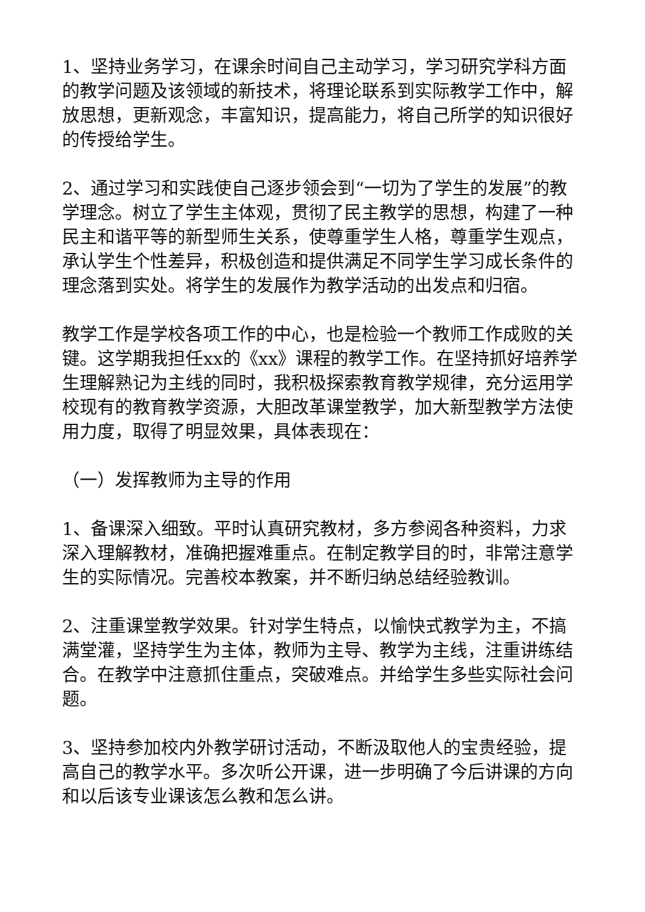1、坚持业务学习，在课余时间自己主动学习，学习研究学科方面的教学问题及该领域的新技术，将理论联系到实际教学工作中，解放思想，更新观念，丰富知识，提高能力，将自己所学的知识很好的传授给学生。
2、通过学习和实践使自己逐步领会到“一切为了学生的发展”的教学理念。树立了学生主体观，贯彻了民主教学的思想，构建了一种民主和谐平等的新型师生关系，使尊重学生人格，尊重学生观点，承认学生个性差异，积极创造和提供满足不同学生学习成长条件的理念落到实处。将学生的发展作为教学活动的出发点和归宿。
教学工作是学校各项工作的中心，也是检验一个教师工作成败的关键。这学期我担任xx的《xx》课程的教学工作。在坚持抓好培养学生理解熟记为主线的同时，我积极探索教育教学规律，充分运用学校现有的教育教学资源，大胆改革课堂教学，加大新型教学方法使用力度，取得了明显效果，具体表现在：
（一）发挥教师为主导的作用
1、备课深入细致。平时认真研究教材，多方参阅各种资料，力求深入理解教材，准确把握难重点。在制定教学目的时，非常注意学生的实际情况。完善校本教案，并不断归纳总结经验教训。
2、注重课堂教学效果。针对学生特点，以愉快式教学为主，不搞满堂灌，坚持学生为主体，教师为主导、教学为主线，注重讲练结合。在教学中注意抓住重点，突破难点。并给学生多些实际社会问题。
3、坚持参加校内外教学研讨活动，不断汲取他人的宝贵经验，提高自己的教学水平。多次听公开课，进一步明确了今后讲课的方向和以后该专业课该怎么教和怎么讲。